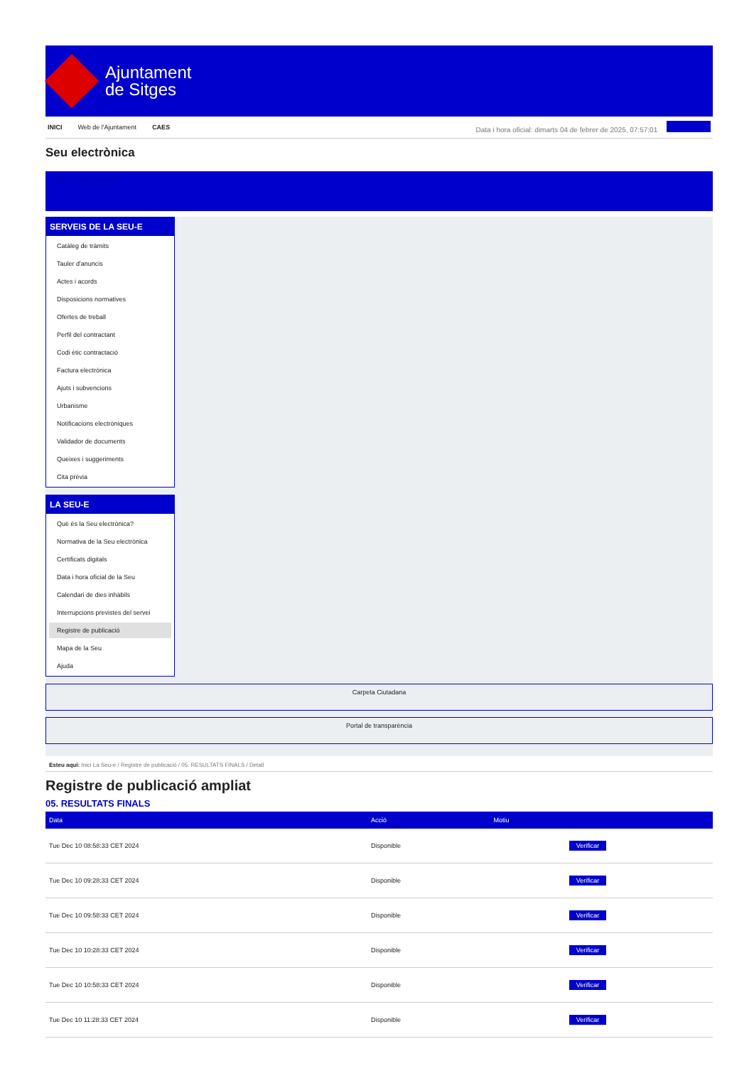Ajuntament
de Sitges
INICI Web de l'Ajuntament CAES
Data i hora oficial: dimarts 04 de febrer de 2025, 07:57:01
Seu electrònica
Obtenir còpia autèntica
SERVEIS DE LA SEU-E
Catàleg de tràmits
Tauler d'anuncis
Actes i acords
Disposicions normatives
Ofertes de treball
Perfil del contractant
Codi ètic contractació
Factura electrònica
Ajuts i subvencions
Urbanisme
Notificacions electròniques
Validador de documents
Queixes i suggeriments
Cita prèvia
LA SEU-E
Què és la Seu electrònica?
Normativa de la Seu electrònica
Certificats digitals
Data i hora oficial de la Seu
Calendari de dies inhàbils
Interrupcions previstes del servei
Registre de publicació
Mapa de la Seu
Ajuda
Carpeta Ciutadana
Portal de transparència
Esteu aquí: Inici La Seu-e / Registre de publicació / 05. RESULTATS FINALS / Detall
Registre de publicació ampliat
05. RESULTATS FINALS
| Data | Acció | Motiu | |
| --- | --- | --- | --- |
| Tue Dec 10 08:58:33 CET 2024 | Disponible | | Verificar |
| Tue Dec 10 09:28:33 CET 2024 | Disponible | | Verificar |
| Tue Dec 10 09:58:33 CET 2024 | Disponible | | Verificar |
| Tue Dec 10 10:28:33 CET 2024 | Disponible | | Verificar |
| Tue Dec 10 10:58:33 CET 2024 | Disponible | | Verificar |
| Tue Dec 10 11:28:33 CET 2024 | Disponible | | Verificar |